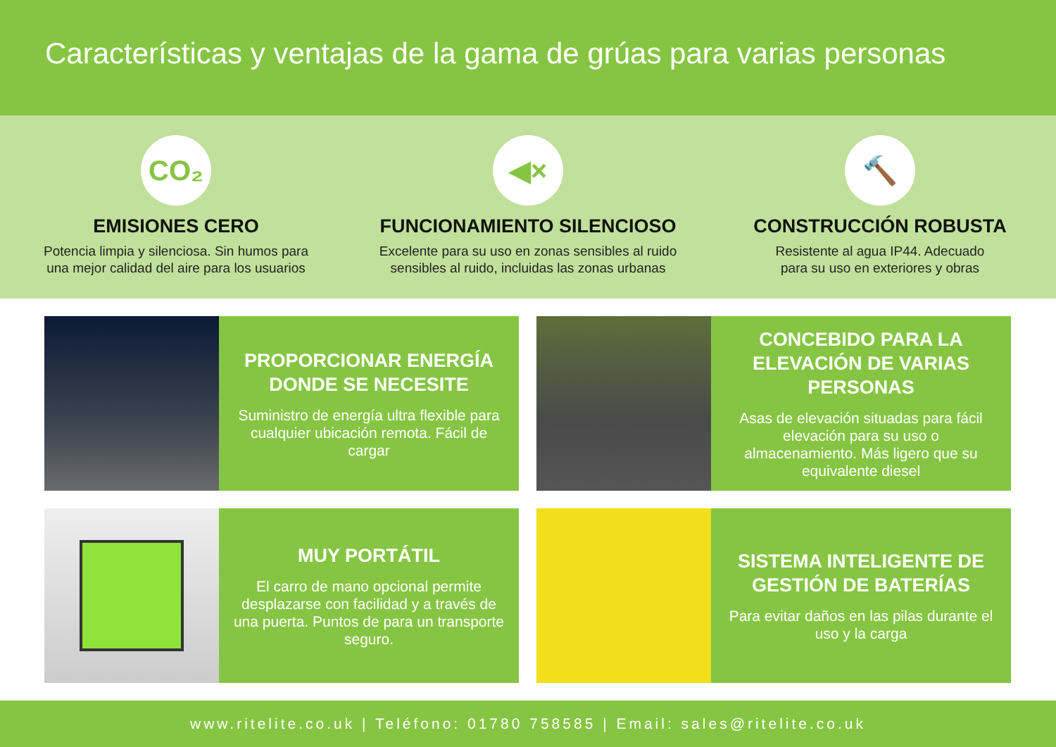Características y ventajas de la gama de grúas para varias personas
CO₂
EMISIONES CERO
Potencia limpia y silenciosa. Sin humos para
una mejor calidad del aire para los usuarios
◀×
FUNCIONAMIENTO SILENCIOSO
Excelente para su uso en zonas sensibles al ruido
sensibles al ruido, incluidas las zonas urbanas
🔨
CONSTRUCCIÓN ROBUSTA
Resistente al agua IP44. Adecuado
para su uso en exteriores y obras
PROPORCIONAR ENERGÍA DONDE SE NECESITE
Suministro de energía ultra flexible para cualquier ubicación remota. Fácil de cargar
CONCEBIDO PARA LA ELEVACIÓN DE VARIAS PERSONAS
Asas de elevación situadas para fácil elevación para su uso o almacenamiento. Más ligero que su equivalente diesel
MUY PORTÁTIL
El carro de mano opcional permite desplazarse con facilidad y a través de una puerta. Puntos de para un transporte seguro.
SISTEMA INTELIGENTE DE GESTIÓN DE BATERÍAS
Para evitar daños en las pilas durante el uso y la carga
www.ritelite.co.uk | Teléfono: 01780 758585 | Email: sales@ritelite.co.uk